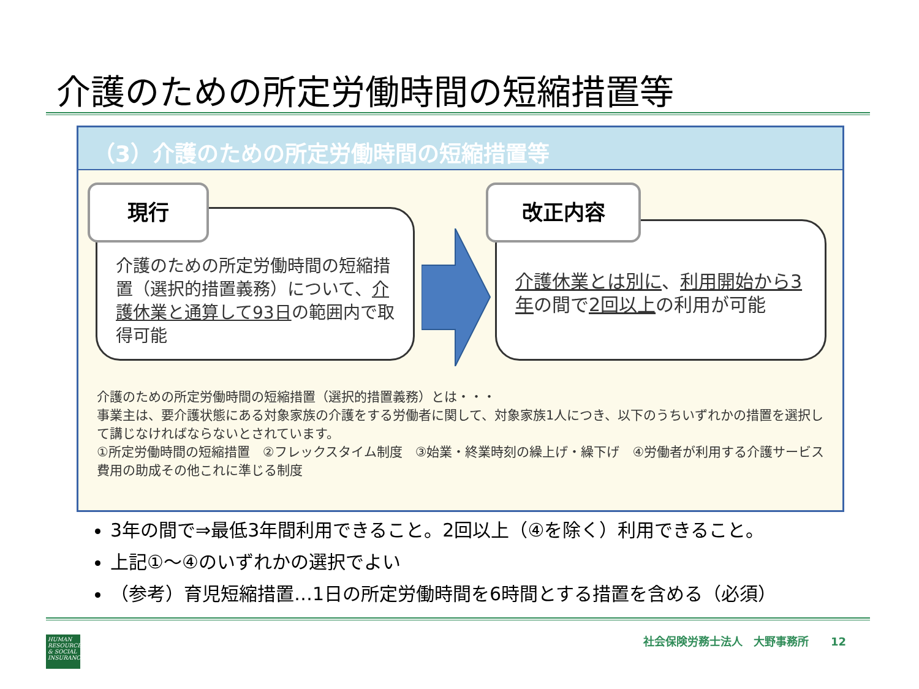介護のための所定労働時間の短縮措置等
（3）介護のための所定労働時間の短縮措置等
介護のための所定労働時間の短縮措置（選択的措置義務）について、介護休業と通算して93日の範囲内で取得可能
現行
介護休業とは別に、利用開始から3年の間で2回以上の利用が可能
改正内容
介護のための所定労働時間の短縮措置（選択的措置義務）とは・・・
事業主は、要介護状態にある対象家族の介護をする労働者に関して、対象家族1人につき、以下のうちいずれかの措置を選択して講じなければならないとされています。
①所定労働時間の短縮措置　②フレックスタイム制度　③始業・終業時刻の繰上げ・繰下げ　④労働者が利用する介護サービス費用の助成その他これに準じる制度
3年の間で⇒最低3年間利用できること。2回以上（④を除く）利用できること。
上記①～④のいずれかの選択でよい
（参考）育児短縮措置…1日の所定労働時間を6時間とする措置を含める（必須）
HUMAN RESOURCES & SOCIAL INSURANCE
社会保険労務士法人　大野事務所　　12